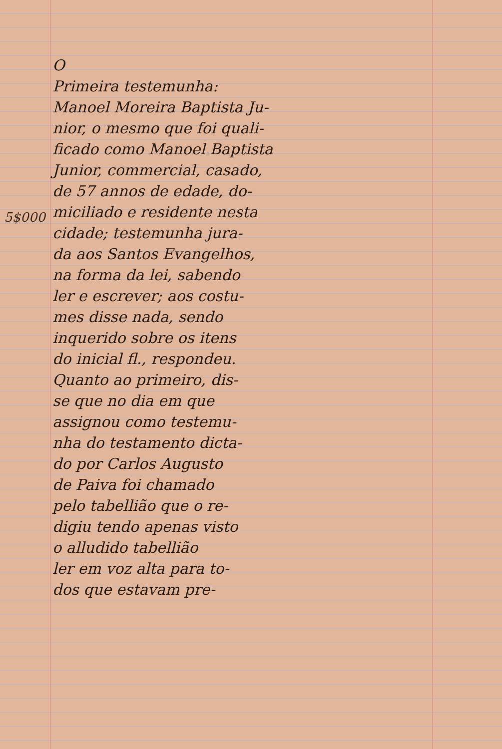O
Primeira testemunha:
Manoel Moreira Baptista Ju-
nior, o mesmo que foi quali-
ficado como Manoel Baptista
Junior, commercial, casado,
de 57 annos de edade, do-
miciliado e residente nesta
cidade; testemunha jura-
da aos Santos Evangelhos,
na forma da lei, sabendo
ler e escrever; aos costu-
mes disse nada, sendo
inquerido sobre os itens
do inicial fl., respondeu.
Quanto ao primeiro, dis-
se que no dia em que
assignou como testemu-
nha do testamento dicta-
do por Carlos Augusto
de Paiva foi chamado
pelo tabellião que o re-
digiu tendo apenas visto
o alludido tabellião
ler em voz alta para to-
dos que estavam pre-
5$000